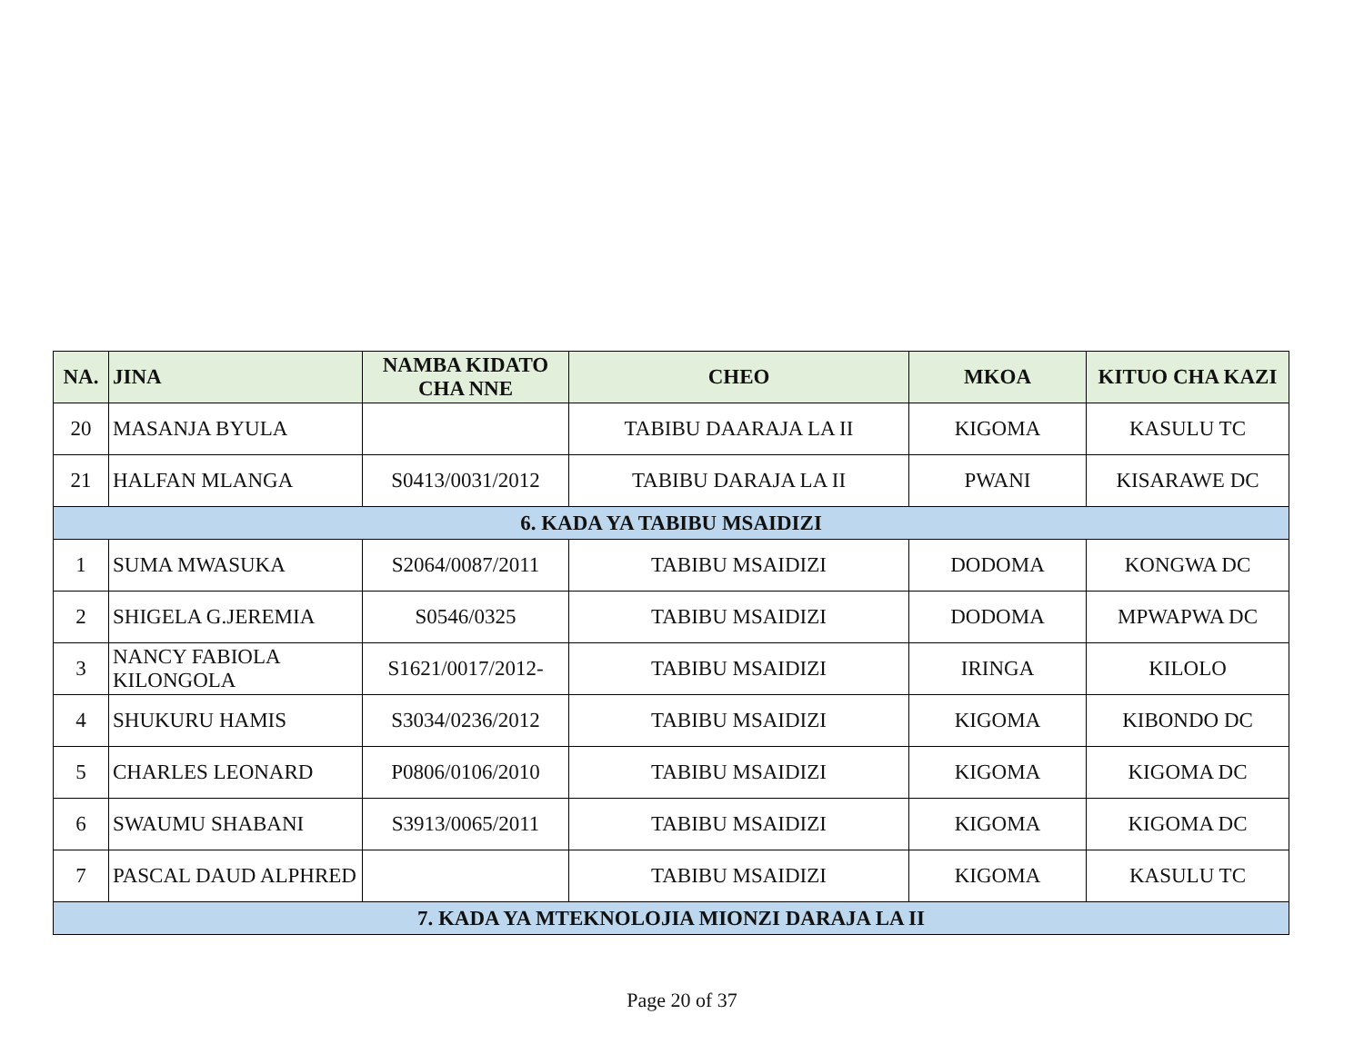| NA. | JINA | NAMBA KIDATO CHA NNE | CHEO | MKOA | KITUO CHA KAZI |
| --- | --- | --- | --- | --- | --- |
| 20 | MASANJA BYULA | | TABIBU DAARAJA LA II | KIGOMA | KASULU TC |
| 21 | HALFAN MLANGA | S0413/0031/2012 | TABIBU DARAJA LA II | PWANI | KISARAWE DC |
| 6. KADA YA TABIBU MSAIDIZI | | | | | |
| 1 | SUMA MWASUKA | S2064/0087/2011 | TABIBU MSAIDIZI | DODOMA | KONGWA DC |
| 2 | SHIGELA G.JEREMIA | S0546/0325 | TABIBU MSAIDIZI | DODOMA | MPWAPWA DC |
| 3 | NANCY FABIOLA KILONGOLA | S1621/0017/2012- | TABIBU MSAIDIZI | IRINGA | KILOLO |
| 4 | SHUKURU HAMIS | S3034/0236/2012 | TABIBU MSAIDIZI | KIGOMA | KIBONDO DC |
| 5 | CHARLES LEONARD | P0806/0106/2010 | TABIBU MSAIDIZI | KIGOMA | KIGOMA DC |
| 6 | SWAUMU SHABANI | S3913/0065/2011 | TABIBU MSAIDIZI | KIGOMA | KIGOMA DC |
| 7 | PASCAL DAUD ALPHRED | | TABIBU MSAIDIZI | KIGOMA | KASULU TC |
| 7. KADA YA MTEKNOLOJIA MIONZI DARAJA LA II | | | | | |
Page 20 of 37